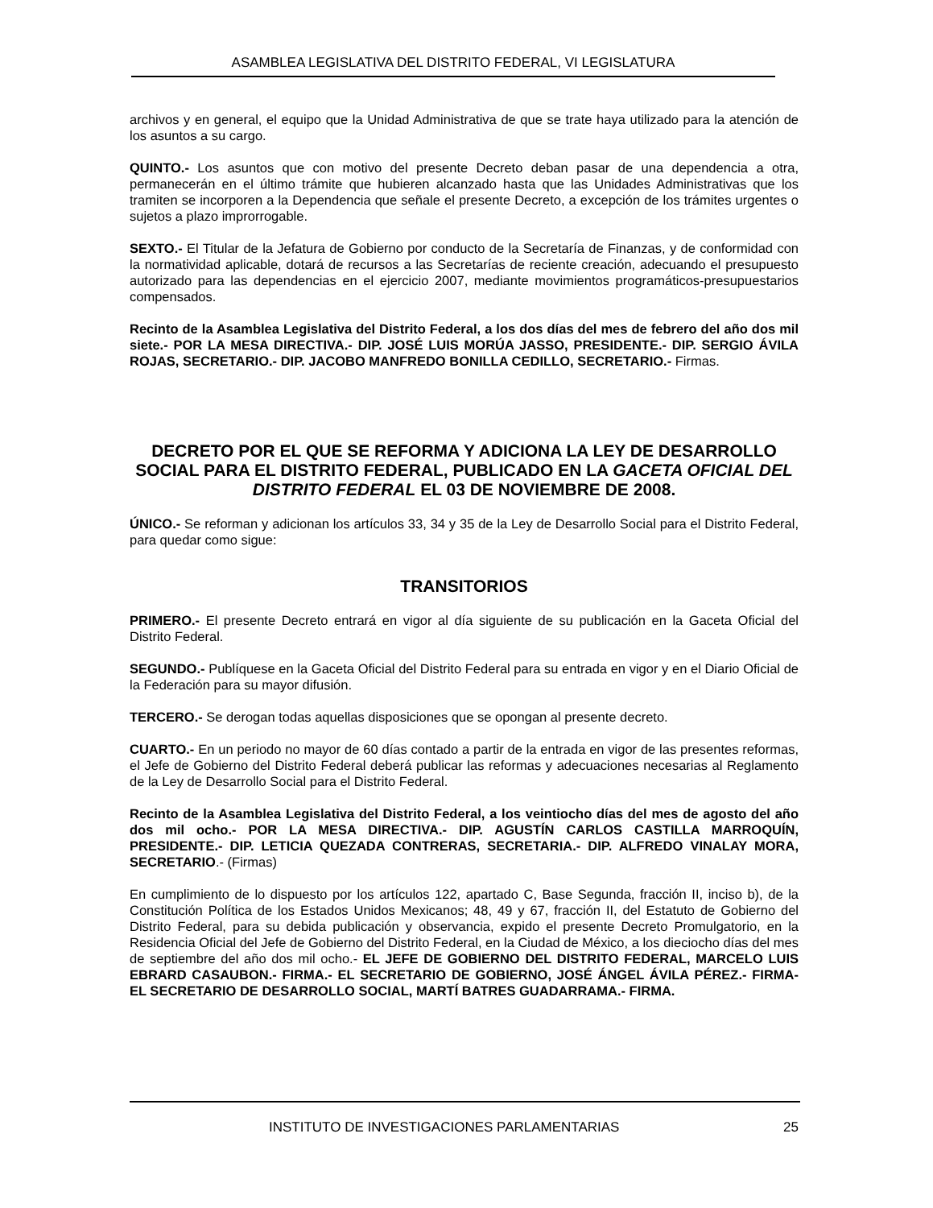ASAMBLEA LEGISLATIVA DEL DISTRITO FEDERAL, VI LEGISLATURA
archivos y en general, el equipo que la Unidad Administrativa de que se trate haya utilizado para la atención de los asuntos a su cargo.
QUINTO.- Los asuntos que con motivo del presente Decreto deban pasar de una dependencia a otra, permanecerán en el último trámite que hubieren alcanzado hasta que las Unidades Administrativas que los tramiten se incorporen a la Dependencia que señale el presente Decreto, a excepción de los trámites urgentes o sujetos a plazo improrrogable.
SEXTO.- El Titular de la Jefatura de Gobierno por conducto de la Secretaría de Finanzas, y de conformidad con la normatividad aplicable, dotará de recursos a las Secretarías de reciente creación, adecuando el presupuesto autorizado para las dependencias en el ejercicio 2007, mediante movimientos programáticos-presupuestarios compensados.
Recinto de la Asamblea Legislativa del Distrito Federal, a los dos días del mes de febrero del año dos mil siete.- POR LA MESA DIRECTIVA.- DIP. JOSÉ LUIS MORÚA JASSO, PRESIDENTE.- DIP. SERGIO ÁVILA ROJAS, SECRETARIO.- DIP. JACOBO MANFREDO BONILLA CEDILLO, SECRETARIO.- Firmas.
DECRETO POR EL QUE SE REFORMA Y ADICIONA LA LEY DE DESARROLLO SOCIAL PARA EL DISTRITO FEDERAL, PUBLICADO EN LA GACETA OFICIAL DEL DISTRITO FEDERAL EL 03 DE NOVIEMBRE DE 2008.
ÚNICO.- Se reforman y adicionan los artículos 33, 34 y 35 de la Ley de Desarrollo Social para el Distrito Federal, para quedar como sigue:
TRANSITORIOS
PRIMERO.- El presente Decreto entrará en vigor al día siguiente de su publicación en la Gaceta Oficial del Distrito Federal.
SEGUNDO.- Publíquese en la Gaceta Oficial del Distrito Federal para su entrada en vigor y en el Diario Oficial de la Federación para su mayor difusión.
TERCERO.- Se derogan todas aquellas disposiciones que se opongan al presente decreto.
CUARTO.- En un periodo no mayor de 60 días contado a partir de la entrada en vigor de las presentes reformas, el Jefe de Gobierno del Distrito Federal deberá publicar las reformas y adecuaciones necesarias al Reglamento de la Ley de Desarrollo Social para el Distrito Federal.
Recinto de la Asamblea Legislativa del Distrito Federal, a los veintiocho días del mes de agosto del año dos mil ocho.- POR LA MESA DIRECTIVA.- DIP. AGUSTÍN CARLOS CASTILLA MARROQUÍN, PRESIDENTE.- DIP. LETICIA QUEZADA CONTRERAS, SECRETARIA.- DIP. ALFREDO VINALAY MORA, SECRETARIO.- (Firmas)
En cumplimiento de lo dispuesto por los artículos 122, apartado C, Base Segunda, fracción II, inciso b), de la Constitución Política de los Estados Unidos Mexicanos; 48, 49 y 67, fracción II, del Estatuto de Gobierno del Distrito Federal, para su debida publicación y observancia, expido el presente Decreto Promulgatorio, en la Residencia Oficial del Jefe de Gobierno del Distrito Federal, en la Ciudad de México, a los dieciocho días del mes de septiembre del año dos mil ocho.- EL JEFE DE GOBIERNO DEL DISTRITO FEDERAL, MARCELO LUIS EBRARD CASAUBON.- FIRMA.- EL SECRETARIO DE GOBIERNO, JOSÉ ÁNGEL ÁVILA PÉREZ.- FIRMA- EL SECRETARIO DE DESARROLLO SOCIAL, MARTÍ BATRES GUADARRAMA.- FIRMA.
INSTITUTO DE INVESTIGACIONES PARLAMENTARIAS 25